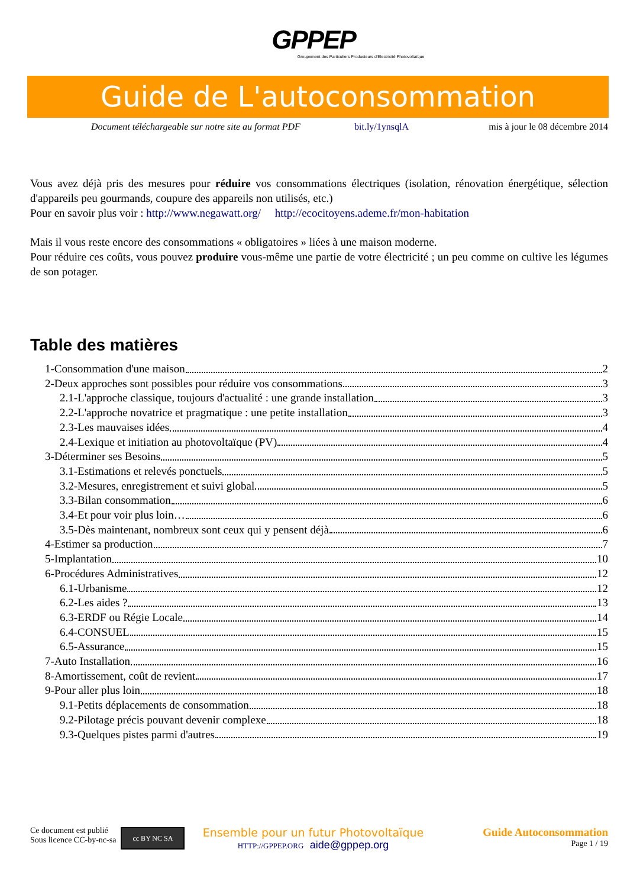GPPEP
Groupement des Particuliers Producteurs d'Electricité Photovoltaïque
Guide de L'autoconsommation
Document téléchargeable sur notre site au format PDF bit.ly/1ynsqlA mis à jour le 08 décembre 2014
Vous avez déjà pris des mesures pour réduire vos consommations électriques (isolation, rénovation énergétique, sélection d'appareils peu gourmands, coupure des appareils non utilisés, etc.)
Pour en savoir plus voir : http://www.negawatt.org/ http://ecocitoyens.ademe.fr/mon-habitation
Mais il vous reste encore des consommations « obligatoires » liées à une maison moderne.
Pour réduire ces coûts, vous pouvez produire vous-même une partie de votre électricité ; un peu comme on cultive les légumes de son potager.
Table des matières
1-Consommation d'une maison 2
2-Deux approches sont possibles pour réduire vos consommations 3
2.1-L'approche classique, toujours d'actualité : une grande installation 3
2.2-L'approche novatrice et pragmatique : une petite installation 3
2.3-Les mauvaises idées 4
2.4-Lexique et initiation au photovoltaïque (PV) 4
3-Déterminer ses Besoins 5
3.1-Estimations et relevés ponctuels 5
3.2-Mesures, enregistrement et suivi global 5
3.3-Bilan consommation 6
3.4-Et pour voir plus loin… 6
3.5-Dès maintenant, nombreux sont ceux qui y pensent déjà 6
4-Estimer sa production 7
5-Implantation 10
6-Procédures Administratives 12
6.1-Urbanisme 12
6.2-Les aides ? 13
6.3-ERDF ou Régie Locale 14
6.4-CONSUEL 15
6.5-Assurance 15
7-Auto Installation 16
8-Amortissement, coût de revient 17
9-Pour aller plus loin 18
9.1-Petits déplacements de consommation 18
9.2-Pilotage précis pouvant devenir complexe 18
9.3-Quelques pistes parmi d'autres 19
Ce document est publié
Sous licence CC-by-nc-sa
cc BY NC SA
Ensemble pour un futur Photovoltaïque
HTTP://GPPEP.ORG aide@gppep.org
Guide Autoconsommation
Page 1 / 19